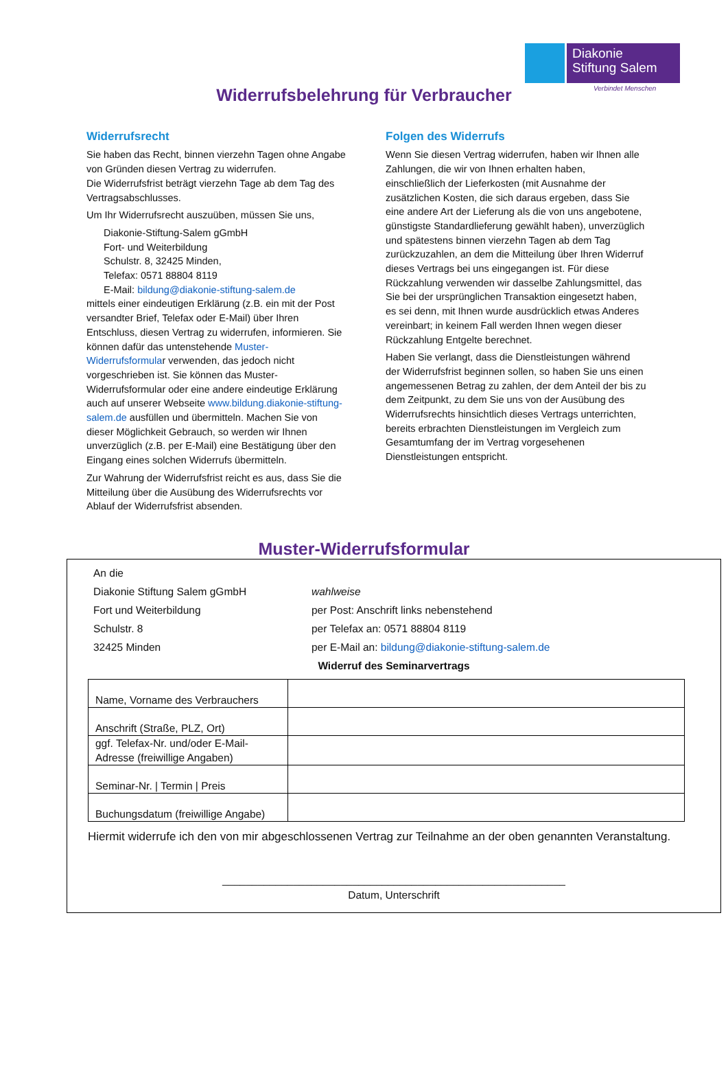Diakonie
Stiftung Salem
Verbindet Menschen
Widerrufsbelehrung für Verbraucher
Widerrufsrecht
Sie haben das Recht, binnen vierzehn Tagen ohne Angabe von Gründen diesen Vertrag zu widerrufen.
Die Widerrufsfrist beträgt vierzehn Tage ab dem Tag des Vertragsabschlusses.
Um Ihr Widerrufsrecht auszuüben, müssen Sie uns,
Diakonie-Stiftung-Salem gGmbH
Fort- und Weiterbildung
Schulstr. 8, 32425 Minden,
Telefax: 0571 88804 8119
E-Mail: bildung@diakonie-stiftung-salem.de
mittels einer eindeutigen Erklärung (z.B. ein mit der Post versandter Brief, Telefax oder E-Mail) über Ihren Entschluss, diesen Vertrag zu widerrufen, informieren. Sie können dafür das untenstehende Muster-Widerrufsformular verwenden, das jedoch nicht vorgeschrieben ist. Sie können das Muster-Widerrufsformular oder eine andere eindeutige Erklärung auch auf unserer Webseite www.bildung.diakonie-stiftung-salem.de ausfüllen und übermitteln. Machen Sie von dieser Möglichkeit Gebrauch, so werden wir Ihnen unverzüglich (z.B. per E-Mail) eine Bestätigung über den Eingang eines solchen Widerrufs übermitteln.
Zur Wahrung der Widerrufsfrist reicht es aus, dass Sie die Mitteilung über die Ausübung des Widerrufsrechts vor Ablauf der Widerrufsfrist absenden.
Folgen des Widerrufs
Wenn Sie diesen Vertrag widerrufen, haben wir Ihnen alle Zahlungen, die wir von Ihnen erhalten haben, einschließlich der Lieferkosten (mit Ausnahme der zusätzlichen Kosten, die sich daraus ergeben, dass Sie eine andere Art der Lieferung als die von uns angebotene, günstigste Standardlieferung gewählt haben), unverzüglich und spätestens binnen vierzehn Tagen ab dem Tag zurückzuzahlen, an dem die Mitteilung über Ihren Widerruf dieses Vertrags bei uns eingegangen ist. Für diese Rückzahlung verwenden wir dasselbe Zahlungsmittel, das Sie bei der ursprünglichen Transaktion eingesetzt haben, es sei denn, mit Ihnen wurde ausdrücklich etwas Anderes vereinbart; in keinem Fall werden Ihnen wegen dieser Rückzahlung Entgelte berechnet.
Haben Sie verlangt, dass die Dienstleistungen während der Widerrufsfrist beginnen sollen, so haben Sie uns einen angemessenen Betrag zu zahlen, der dem Anteil der bis zu dem Zeitpunkt, zu dem Sie uns von der Ausübung des Widerrufsrechts hinsichtlich dieses Vertrags unterrichten, bereits erbrachten Dienstleistungen im Vergleich zum Gesamtumfang der im Vertrag vorgesehenen Dienstleistungen entspricht.
Muster-Widerrufsformular
An die
Diakonie Stiftung Salem gGmbH
Fort und Weiterbildung
Schulstr. 8
32425 Minden
wahlweise
per Post: Anschrift links nebenstehend
per Telefax an: 0571 88804 8119
per E-Mail an: bildung@diakonie-stiftung-salem.de
Widerruf des Seminarvertrags
| Name, Vorname des Verbrauchers | |
| Anschrift (Straße, PLZ, Ort) | |
| ggf. Telefax-Nr. und/oder E-Mail-Adresse (freiwillige Angaben) | |
| Seminar-Nr. / Termin / Preis | |
| Buchungsdatum (freiwillige Angabe) | |
Hiermit widerrufe ich den von mir abgeschlossenen Vertrag zur Teilnahme an der oben genannten Veranstaltung.
__________________________________________________________
Datum, Unterschrift